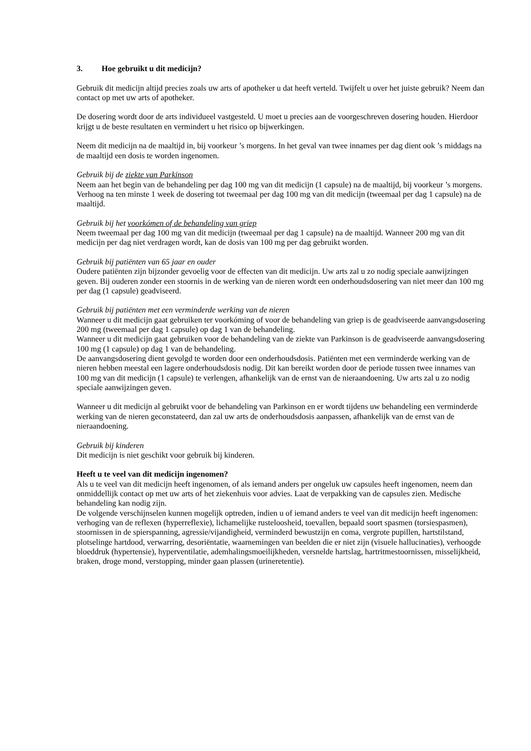3. Hoe gebruikt u dit medicijn?
Gebruik dit medicijn altijd precies zoals uw arts of apotheker u dat heeft verteld. Twijfelt u over het juiste gebruik? Neem dan contact op met uw arts of apotheker.
De dosering wordt door de arts individueel vastgesteld. U moet u precies aan de voorgeschreven dosering houden. Hierdoor krijgt u de beste resultaten en vermindert u het risico op bijwerkingen.
Neem dit medicijn na de maaltijd in, bij voorkeur ’s morgens. In het geval van twee innames per dag dient ook ’s middags na de maaltijd een dosis te worden ingenomen.
Gebruik bij de ziekte van Parkinson
Neem aan het begin van de behandeling per dag 100 mg van dit medicijn (1 capsule) na de maaltijd, bij voorkeur ’s morgens. Verhoog na ten minste 1 week de dosering tot tweemaal per dag 100 mg van dit medicijn (tweemaal per dag 1 capsule) na de maaltijd.
Gebruik bij het voorkómen of de behandeling van griep
Neem tweemaal per dag 100 mg van dit medicijn (tweemaal per dag 1 capsule) na de maaltijd. Wanneer 200 mg van dit medicijn per dag niet verdragen wordt, kan de dosis van 100 mg per dag gebruikt worden.
Gebruik bij patiënten van 65 jaar en ouder
Oudere patiënten zijn bijzonder gevoelig voor de effecten van dit medicijn. Uw arts zal u zo nodig speciale aanwijzingen geven. Bij ouderen zonder een stoornis in de werking van de nieren wordt een onderhoudsdosering van niet meer dan 100 mg per dag (1 capsule) geadviseerd.
Gebruik bij patiënten met een verminderde werking van de nieren
Wanneer u dit medicijn gaat gebruiken ter voorkóming of voor de behandeling van griep is de geadviseerde aanvangsdosering 200 mg (tweemaal per dag 1 capsule) op dag 1 van de behandeling.
Wanneer u dit medicijn gaat gebruiken voor de behandeling van de ziekte van Parkinson is de geadviseerde aanvangsdosering 100 mg (1 capsule) op dag 1 van de behandeling.
De aanvangsdosering dient gevolgd te worden door een onderhoudsdosis. Patiënten met een verminderde werking van de nieren hebben meestal een lagere onderhoudsdosis nodig. Dit kan bereikt worden door de periode tussen twee innames van 100 mg van dit medicijn (1 capsule) te verlengen, afhankelijk van de ernst van de nieraandoening. Uw arts zal u zo nodig speciale aanwijzingen geven.
Wanneer u dit medicijn al gebruikt voor de behandeling van Parkinson en er wordt tijdens uw behandeling een verminderde werking van de nieren geconstateerd, dan zal uw arts de onderhoudsdosis aanpassen, afhankelijk van de ernst van de nieraandoening.
Gebruik bij kinderen
Dit medicijn is niet geschikt voor gebruik bij kinderen.
Heeft u te veel van dit medicijn ingenomen?
Als u te veel van dit medicijn heeft ingenomen, of als iemand anders per ongeluk uw capsules heeft ingenomen, neem dan onmiddellijk contact op met uw arts of het ziekenhuis voor advies. Laat de verpakking van de capsules zien. Medische behandeling kan nodig zijn.
De volgende verschijnselen kunnen mogelijk optreden, indien u of iemand anders te veel van dit medicijn heeft ingenomen: verhoging van de reflexen (hyperreflexie), lichamelijke rusteloosheid, toevallen, bepaald soort spasmen (torsiespasmen), stoornissen in de spierspanning, agressie/vijandigheid, verminderd bewustzijn en coma, vergrote pupillen, hartstilstand, plotselinge hartdood, verwarring, desoriëntatie, waarnemingen van beelden die er niet zijn (visuele hallucinaties), verhoogde bloeddruk (hypertensie), hyperventilatie, ademhalingsmoeilijkheden, versnelde hartslag, hartritmestoornissen, misselijkheid, braken, droge mond, verstopping, minder gaan plassen (urineretentie).